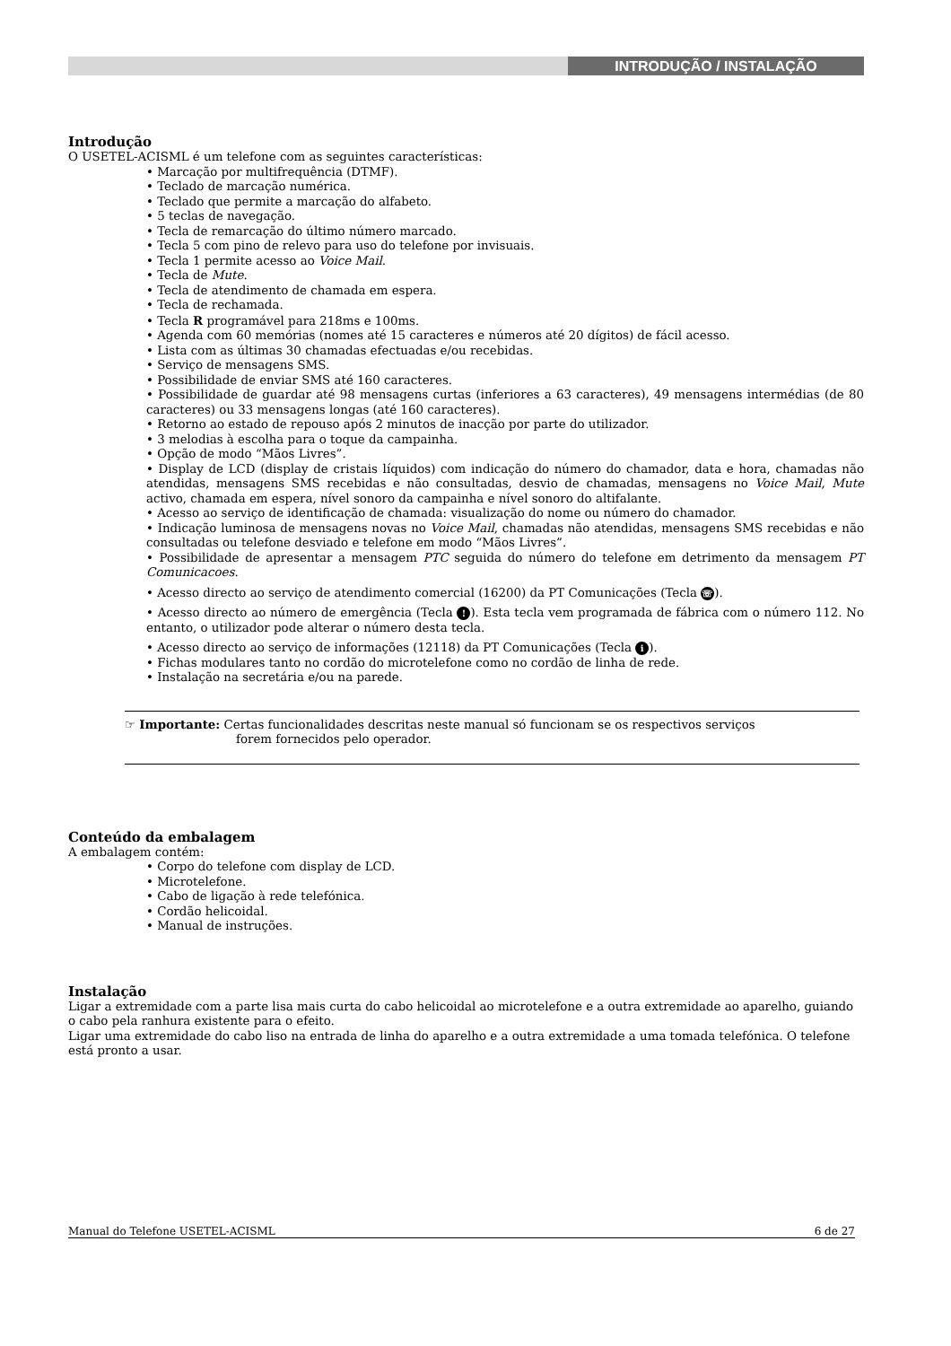INTRODUÇÃO / INSTALAÇÃO
Introdução
O USETEL-ACISML é um telefone com as seguintes características:
• Marcação por multifrequência (DTMF).
• Teclado de marcação numérica.
• Teclado que permite a marcação do alfabeto.
• 5 teclas de navegação.
• Tecla de remarcação do último número marcado.
• Tecla 5 com pino de relevo para uso do telefone por invisuais.
• Tecla 1 permite acesso ao Voice Mail.
• Tecla de Mute.
• Tecla de atendimento de chamada em espera.
• Tecla de rechamada.
• Tecla R programável para 218ms e 100ms.
• Agenda com 60 memórias (nomes até 15 caracteres e números até 20 dígitos) de fácil acesso.
• Lista com as últimas 30 chamadas efectuadas e/ou recebidas.
• Serviço de mensagens SMS.
• Possibilidade de enviar SMS até 160 caracteres.
• Possibilidade de guardar até 98 mensagens curtas (inferiores a 63 caracteres), 49 mensagens intermédias (de 80 caracteres) ou 33 mensagens longas (até 160 caracteres).
• Retorno ao estado de repouso após 2 minutos de inacção por parte do utilizador.
• 3 melodias à escolha para o toque da campainha.
• Opção de modo “Mãos Livres”.
• Display de LCD (display de cristais líquidos) com indicação do número do chamador, data e hora, chamadas não atendidas, mensagens SMS recebidas e não consultadas, desvio de chamadas, mensagens no Voice Mail, Mute activo, chamada em espera, nível sonoro da campainha e nível sonoro do altifalante.
• Acesso ao serviço de identificação de chamada: visualização do nome ou número do chamador.
• Indicação luminosa de mensagens novas no Voice Mail, chamadas não atendidas, mensagens SMS recebidas e não consultadas ou telefone desviado e telefone em modo “Mãos Livres”.
• Possibilidade de apresentar a mensagem PTC seguida do número do telefone em detrimento da mensagem PT Comunicacoes.
• Acesso directo ao serviço de atendimento comercial (16200) da PT Comunicações (Tecla ☏).
• Acesso directo ao número de emergência (Tecla !). Esta tecla vem programada de fábrica com o número 112. No entanto, o utilizador pode alterar o número desta tecla.
• Acesso directo ao serviço de informações (12118) da PT Comunicações (Tecla i).
• Fichas modulares tanto no cordão do microtelefone como no cordão de linha de rede.
• Instalação na secretária e/ou na parede.
☞ Importante: Certas funcionalidades descritas neste manual só funcionam se os respectivos serviços
forem fornecidos pelo operador.
Conteúdo da embalagem
A embalagem contém:
• Corpo do telefone com display de LCD.
• Microtelefone.
• Cabo de ligação à rede telefónica.
• Cordão helicoidal.
• Manual de instruções.
Instalação
Ligar a extremidade com a parte lisa mais curta do cabo helicoidal ao microtelefone e a outra extremidade ao aparelho, guiando o cabo pela ranhura existente para o efeito.
Ligar uma extremidade do cabo liso na entrada de linha do aparelho e a outra extremidade a uma tomada telefónica. O telefone está pronto a usar.
Manual do Telefone USETEL-ACISML 6 de 27